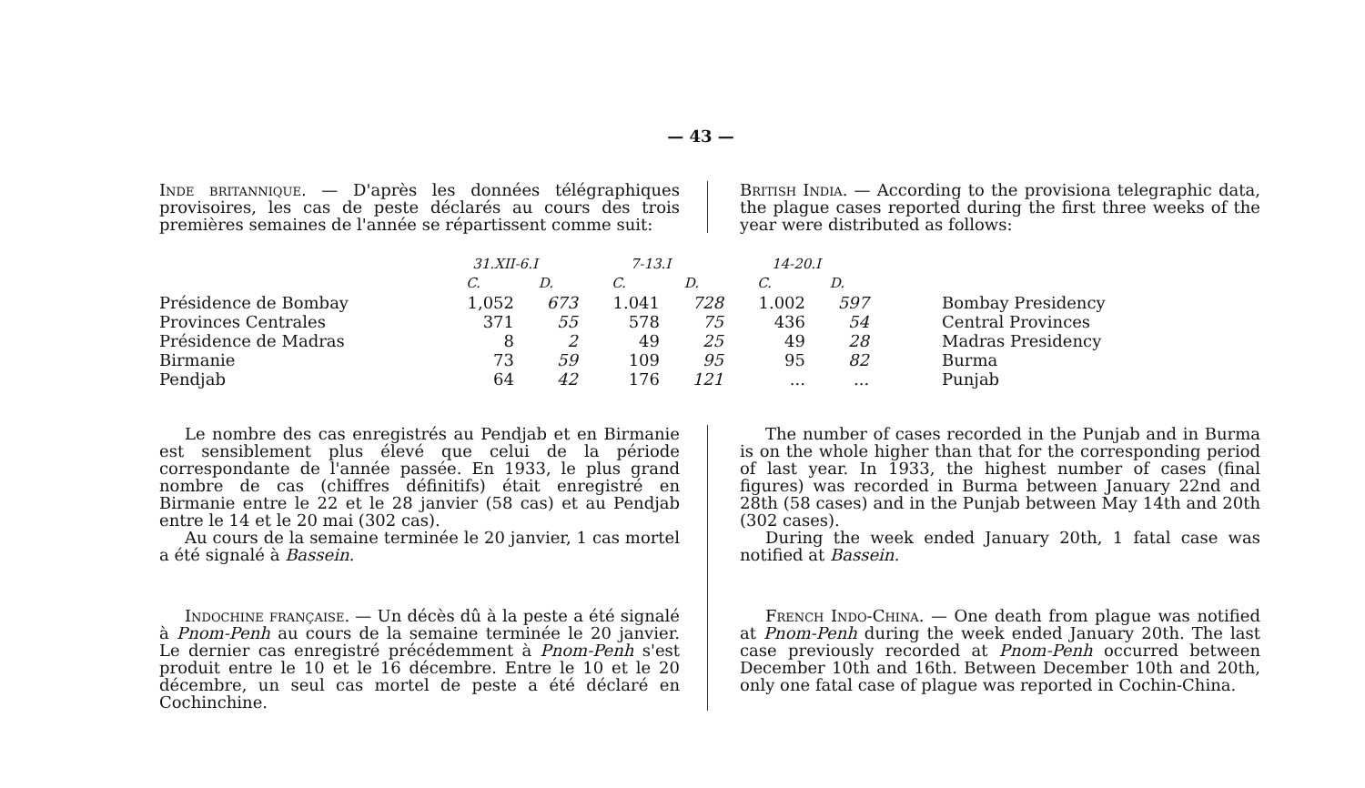— 43 —
Inde britannique. — D'après les données télégraphiques provisoires, les cas de peste déclarés au cours des trois premières semaines de l'année se répartissent comme suit:
British India. — According to the provisiona telegraphic data, the plague cases reported during the first three weeks of the year were distributed as follows:
| | 31.XII-6.I | | 7-13.I | | 14-20.I | | |
| --- | --- | --- | --- | --- | --- | --- | --- |
| | C. | D. | C. | D. | C. | D. | |
| Présidence de Bombay | 1,052 | 673 | 1.041 | 728 | 1.002 | 597 | Bombay Presidency |
| Provinces Centrales | 371 | 55 | 578 | 75 | 436 | 54 | Central Provinces |
| Présidence de Madras | 8 | 2 | 49 | 25 | 49 | 28 | Madras Presidency |
| Birmanie | 73 | 59 | 109 | 95 | 95 | 82 | Burma |
| Pendjab | 64 | 42 | 176 | 121 | ... | ... | Punjab |
Le nombre des cas enregistrés au Pendjab et en Birmanie est sensiblement plus élevé que celui de la période correspondante de l'année passée. En 1933, le plus grand nombre de cas (chiffres définitifs) était enregistré en Birmanie entre le 22 et le 28 janvier (58 cas) et au Pendjab entre le 14 et le 20 mai (302 cas).
Au cours de la semaine terminée le 20 janvier, 1 cas mortel a été signalé à Bassein.
Indochine française. — Un décès dû à la peste a été signalé à Pnom-Penh au cours de la semaine terminée le 20 janvier. Le dernier cas enregistré précédemment à Pnom-Penh s'est produit entre le 10 et le 16 décembre. Entre le 10 et le 20 décembre, un seul cas mortel de peste a été déclaré en Cochinchine.
The number of cases recorded in the Punjab and in Burma is on the whole higher than that for the corresponding period of last year. In 1933, the highest number of cases (final figures) was recorded in Burma between January 22nd and 28th (58 cases) and in the Punjab between May 14th and 20th (302 cases).
During the week ended January 20th, 1 fatal case was notified at Bassein.
French Indo-China. — One death from plague was notified at Pnom-Penh during the week ended January 20th. The last case previously recorded at Pnom-Penh occurred between December 10th and 16th. Between December 10th and 20th, only one fatal case of plague was reported in Cochin-China.